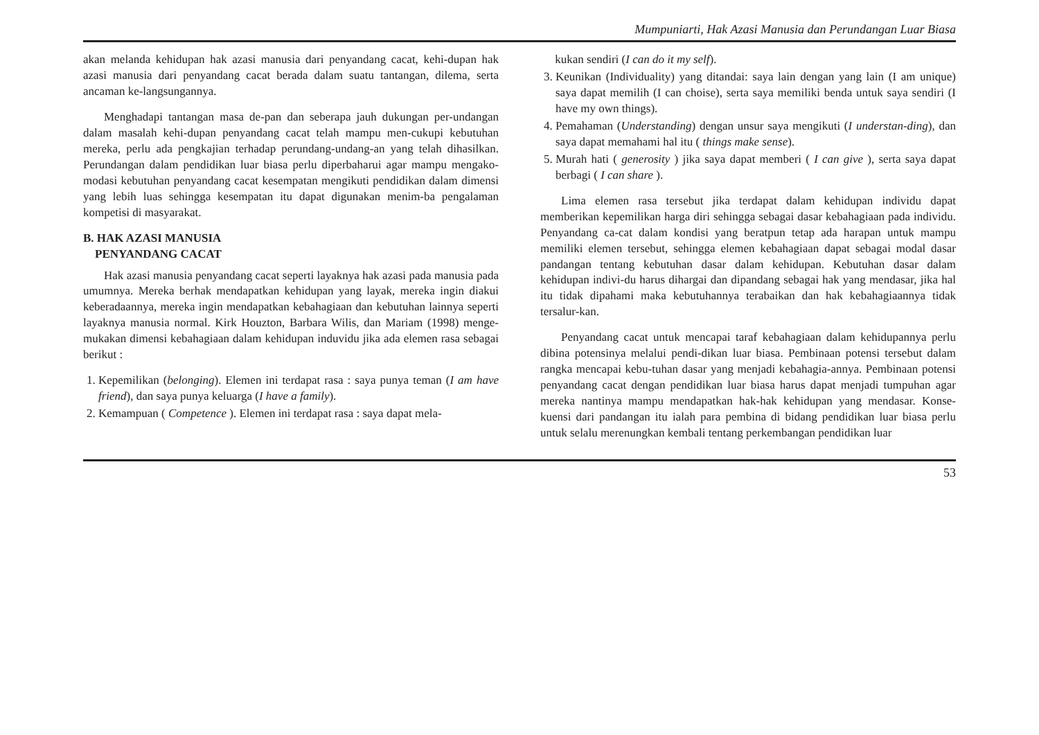Mumpuniarti, Hak Azasi Manusia dan Perundangan Luar Biasa
akan melanda kehidupan hak azasi manusia dari penyandang cacat, kehi-dupan hak azasi manusia dari penyandang cacat berada dalam suatu tantangan, dilema, serta ancaman ke-langsungannya.
Menghadapi tantangan masa de-pan dan seberapa jauh dukungan per-undangan dalam masalah kehi-dupan penyandang cacat telah mampu men-cukupi kebutuhan mereka, perlu ada pengkajian terhadap perundang-undang-an yang telah dihasilkan. Perundangan dalam pendidikan luar biasa perlu diperbaharui agar mampu mengako-modasi kebutuhan penyandang cacat kesempatan mengikuti pendidikan dalam dimensi yang lebih luas sehingga kesempatan itu dapat digunakan menim-ba pengalaman kompetisi di masyarakat.
B. HAK AZASI MANUSIA
PENYANDANG CACAT
Hak azasi manusia penyandang cacat seperti layaknya hak azasi pada manusia pada umumnya. Mereka berhak mendapatkan kehidupan yang layak, mereka ingin diakui keberadaannya, mereka ingin mendapatkan kebahagiaan dan kebutuhan lainnya seperti layaknya manusia normal. Kirk Houzton, Barbara Wilis, dan Mariam (1998) menge-mukakan dimensi kebahagiaan dalam kehidupan induvidu jika ada elemen rasa sebagai berikut :
1. Kepemilikan (belonging). Elemen ini terdapat rasa : saya punya teman (I am have friend), dan saya punya keluarga (I have a family).
2. Kemampuan ( Competence ). Elemen ini terdapat rasa : saya dapat mela-
kukan sendiri (I can do it my self).
3. Keunikan (Individuality) yang ditandai: saya lain dengan yang lain (I am unique) saya dapat memilih (I can choise), serta saya memiliki benda untuk saya sendiri (I have my own things).
4. Pemahaman (Understanding) dengan unsur saya mengikuti (I understan-ding), dan saya dapat memahami hal itu ( things make sense).
5. Murah hati ( generosity ) jika saya dapat memberi ( I can give ), serta saya dapat berbagi ( I can share ).
Lima elemen rasa tersebut jika terdapat dalam kehidupan individu dapat memberikan kepemilikan harga diri sehingga sebagai dasar kebahagiaan pada individu. Penyandang ca-cat dalam kondisi yang beratpun tetap ada harapan untuk mampu memiliki elemen tersebut, sehingga elemen kebahagiaan dapat sebagai modal dasar pandangan tentang kebutuhan dasar dalam kehidupan. Kebutuhan dasar dalam kehidupan indivi-du harus dihargai dan dipandang sebagai hak yang mendasar, jika hal itu tidak dipahami maka kebutuhannya terabaikan dan hak kebahagiaannya tidak tersalur-kan.
Penyandang cacat untuk mencapai taraf kebahagiaan dalam kehidupannya perlu dibina potensinya melalui pendi-dikan luar biasa. Pembinaan potensi tersebut dalam rangka mencapai kebu-tuhan dasar yang menjadi kebahagia-annya. Pembinaan potensi penyandang cacat dengan pendidikan luar biasa harus dapat menjadi tumpuhan agar mereka nantinya mampu mendapatkan hak-hak kehidupan yang mendasar. Konse-kuensi dari pandangan itu ialah para pembina di bidang pendidikan luar biasa perlu untuk selalu merenungkan kembali tentang perkembangan pendidikan luar
53